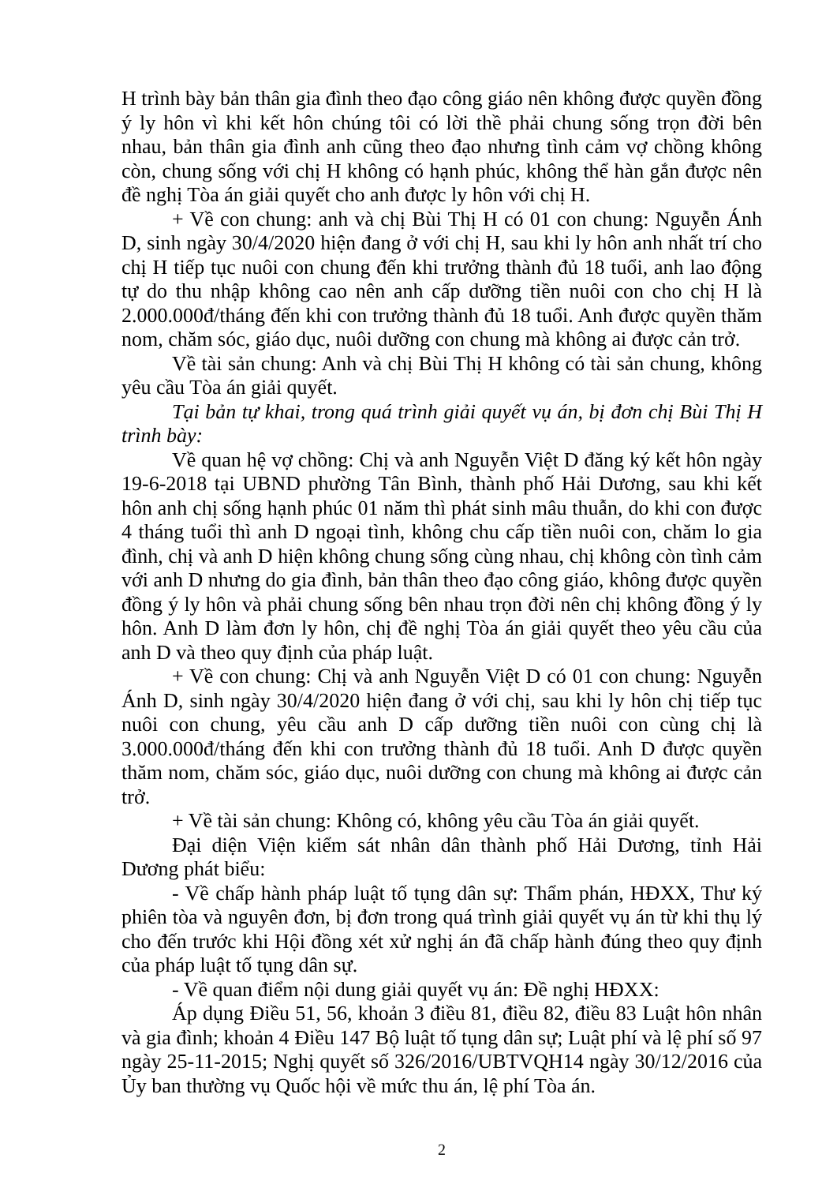H trình bày bản thân gia đình theo đạo công giáo nên không được quyền đồng ý ly hôn vì khi kết hôn chúng tôi có lời thề phải chung sống trọn đời bên nhau, bản thân gia đình anh cũng theo đạo nhưng tình cảm vợ chồng không còn, chung sống với chị H không có hạnh phúc, không thể hàn gắn được nên đề nghị Tòa án giải quyết cho anh được ly hôn với chị H.
+ Về con chung: anh và chị Bùi Thị H có 01 con chung: Nguyễn Ánh D, sinh ngày 30/4/2020 hiện đang ở với chị H, sau khi ly hôn anh nhất trí cho chị H tiếp tục nuôi con chung đến khi trưởng thành đủ 18 tuổi, anh lao động tự do thu nhập không cao nên anh cấp dưỡng tiền nuôi con cho chị H là 2.000.000đ/tháng đến khi con trưởng thành đủ 18 tuổi. Anh được quyền thăm nom, chăm sóc, giáo dục, nuôi dưỡng con chung mà không ai được cản trở.
Về tài sản chung: Anh và chị Bùi Thị H không có tài sản chung, không yêu cầu Tòa án giải quyết.
Tại bản tự khai, trong quá trình giải quyết vụ án, bị đơn chị Bùi Thị H trình bày:
Về quan hệ vợ chồng: Chị và anh Nguyễn Việt D đăng ký kết hôn ngày 19-6-2018 tại UBND phường Tân Bình, thành phố Hải Dương, sau khi kết hôn anh chị sống hạnh phúc 01 năm thì phát sinh mâu thuẫn, do khi con được 4 tháng tuổi thì anh D ngoại tình, không chu cấp tiền nuôi con, chăm lo gia đình, chị và anh D hiện không chung sống cùng nhau, chị không còn tình cảm với anh D nhưng do gia đình, bản thân theo đạo công giáo, không được quyền đồng ý ly hôn và phải chung sống bên nhau trọn đời nên chị không đồng ý ly hôn. Anh D làm đơn ly hôn, chị đề nghị Tòa án giải quyết theo yêu cầu của anh D và theo quy định của pháp luật.
+ Về con chung: Chị và anh Nguyễn Việt D có 01 con chung: Nguyễn Ánh D, sinh ngày 30/4/2020 hiện đang ở với chị, sau khi ly hôn chị tiếp tục nuôi con chung, yêu cầu anh D cấp dưỡng tiền nuôi con cùng chị là 3.000.000đ/tháng đến khi con trưởng thành đủ 18 tuổi. Anh D được quyền thăm nom, chăm sóc, giáo dục, nuôi dưỡng con chung mà không ai được cản trở.
+ Về tài sản chung: Không có, không yêu cầu Tòa án giải quyết.
Đại diện Viện kiểm sát nhân dân thành phố Hải Dương, tỉnh Hải Dương phát biểu:
- Về chấp hành pháp luật tố tụng dân sự: Thẩm phán, HĐXX, Thư ký phiên tòa và nguyên đơn, bị đơn trong quá trình giải quyết vụ án từ khi thụ lý cho đến trước khi Hội đồng xét xử nghị án đã chấp hành đúng theo quy định của pháp luật tố tụng dân sự.
- Về quan điểm nội dung giải quyết vụ án: Đề nghị HĐXX:
Áp dụng Điều 51, 56, khoản 3 điều 81, điều 82, điều 83 Luật hôn nhân và gia đình; khoản 4 Điều 147 Bộ luật tố tụng dân sự; Luật phí và lệ phí số 97 ngày 25-11-2015; Nghị quyết số 326/2016/UBTVQH14 ngày 30/12/2016 của Ủy ban thường vụ Quốc hội về mức thu án, lệ phí Tòa án.
2